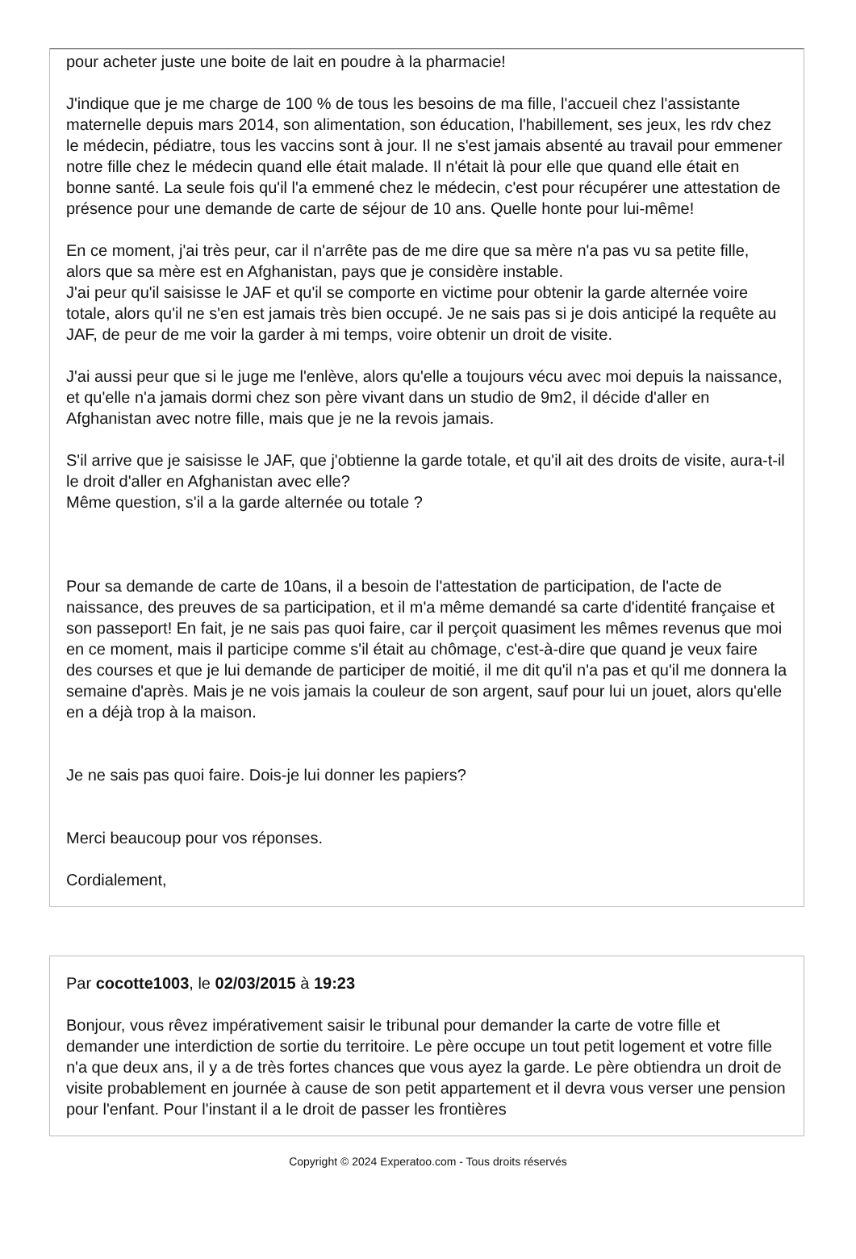pour acheter juste une boite de lait en poudre à la pharmacie!
J'indique que je me charge de 100 % de tous les besoins de ma fille, l'accueil chez l'assistante maternelle depuis mars 2014, son alimentation, son éducation, l'habillement, ses jeux, les rdv chez le médecin, pédiatre, tous les vaccins sont à jour. Il ne s'est jamais absenté au travail pour emmener notre fille chez le médecin quand elle était malade. Il n'était là pour elle que quand elle était en bonne santé. La seule fois qu'il l'a emmené chez le médecin, c'est pour récupérer une attestation de présence pour une demande de carte de séjour de 10 ans. Quelle honte pour lui-même!
En ce moment, j'ai très peur, car il n'arrête pas de me dire que sa mère n'a pas vu sa petite fille, alors que sa mère est en Afghanistan, pays que je considère instable.
J'ai peur qu'il saisisse le JAF et qu'il se comporte en victime pour obtenir la garde alternée voire totale, alors qu'il ne s'en est jamais très bien occupé. Je ne sais pas si je dois anticipé la requête au JAF, de peur de me voir la garder à mi temps, voire obtenir un droit de visite.
J'ai aussi peur que si le juge me l'enlève, alors qu'elle a toujours vécu avec moi depuis la naissance, et qu'elle n'a jamais dormi chez son père vivant dans un studio de 9m2, il décide d'aller en Afghanistan avec notre fille, mais que je ne la revois jamais.
S'il arrive que je saisisse le JAF, que j'obtienne la garde totale, et qu'il ait des droits de visite, aura-t-il le droit d'aller en Afghanistan avec elle?
Même question, s'il a la garde alternée ou totale ?
Pour sa demande de carte de 10ans, il a besoin de l'attestation de participation, de l'acte de naissance, des preuves de sa participation, et il m'a même demandé sa carte d'identité française et son passeport! En fait, je ne sais pas quoi faire, car il perçoit quasiment les mêmes revenus que moi en ce moment, mais il participe comme s'il était au chômage, c'est-à-dire que quand je veux faire des courses et que je lui demande de participer de moitié, il me dit qu'il n'a pas et qu'il me donnera la semaine d'après. Mais je ne vois jamais la couleur de son argent, sauf pour lui un jouet, alors qu'elle en a déjà trop à la maison.
Je ne sais pas quoi faire. Dois-je lui donner les papiers?
Merci beaucoup pour vos réponses.
Cordialement,
Par cocotte1003, le 02/03/2015 à 19:23
Bonjour, vous rêvez impérativement saisir le tribunal pour demander la carte de votre fille et demander une interdiction de sortie du territoire. Le père occupe un tout petit logement et votre fille n'a que deux ans, il y a de très fortes chances que vous ayez la garde. Le père obtiendra un droit de visite probablement en journée à cause de son petit appartement et il devra vous verser une pension pour l'enfant. Pour l'instant il a le droit de passer les frontières
Copyright © 2024 Experatoo.com - Tous droits réservés